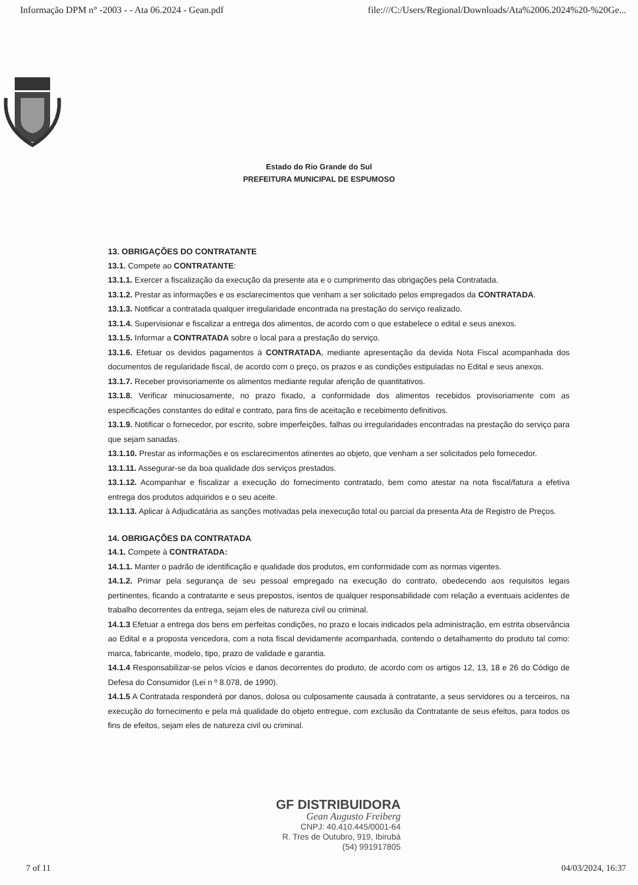Informação DPM n° -2003 - - Ata 06.2024 - Gean.pdf file:///C:/Users/Regional/Downloads/Ata%2006.2024%20-%20Ge...
Estado do Rio Grande do Sul
PREFEITURA MUNICIPAL DE ESPUMOSO
13. OBRIGAÇÕES DO CONTRATANTE
13.1. Compete ao CONTRATANTE:
13.1.1. Exercer a fiscalização da execução da presente ata e o cumprimento das obrigações pela Contratada.
13.1.2. Prestar as informações e os esclarecimentos que venham a ser solicitado pelos empregados da CONTRATADA.
13.1.3. Notificar a contratada qualquer irregularidade encontrada na prestação do serviço realizado.
13.1.4. Supervisionar e fiscalizar a entrega dos alimentos, de acordo com o que estabelece o edital e seus anexos.
13.1.5. Informar a CONTRATADA sobre o local para a prestação do serviço.
13.1.6. Efetuar os devidos pagamentos à CONTRATADA, mediante apresentação da devida Nota Fiscal acompanhada dos documentos de regularidade fiscal, de acordo com o preço, os prazos e as condições estipuladas no Edital e seus anexos.
13.1.7. Receber provisoriamente os alimentos mediante regular aferição de quantitativos.
13.1.8. Verificar minuciosamente, no prazo fixado, a conformidade dos alimentos recebidos provisoriamente com as especificações constantes do edital e contrato, para fins de aceitação e recebimento definitivos.
13.1.9. Notificar o fornecedor, por escrito, sobre imperfeições, falhas ou irregularidades encontradas na prestação do serviço para que sejam sanadas.
13.1.10. Prestar as informações e os esclarecimentos atinentes ao objeto, que venham a ser solicitados pelo fornecedor.
13.1.11. Assegurar-se da boa qualidade dos serviços prestados.
13.1.12. Acompanhar e fiscalizar a execução do fornecimento contratado, bem como atestar na nota fiscal/fatura a efetiva entrega dos produtos adquiridos e o seu aceite.
13.1.13. Aplicar à Adjudicatária as sanções motivadas pela inexecução total ou parcial da presenta Ata de Registro de Preços.
14. OBRIGAÇÕES DA CONTRATADA
14.1. Compete à CONTRATADA:
14.1.1. Manter o padrão de identificação e qualidade dos produtos, em conformidade com as normas vigentes.
14.1.2. Primar pela segurança de seu pessoal empregado na execução do contrato, obedecendo aos requisitos legais pertinentes, ficando a contratante e seus prepostos, isentos de qualquer responsabilidade com relação a eventuais acidentes de trabalho decorrentes da entrega, sejam eles de natureza civil ou criminal.
14.1.3 Efetuar a entrega dos bens em perfeitas condições, no prazo e locais indicados pela administração, em estrita observância ao Edital e a proposta vencedora, com a nota fiscal devidamente acompanhada, contendo o detalhamento do produto tal como: marca, fabricante, modelo, tipo, prazo de validade e garantia.
14.1.4 Responsabilizar-se pelos vícios e danos decorrentes do produto, de acordo com os artigos 12, 13, 18 e 26 do Código de Defesa do Consumidor (Lei n º 8.078, de 1990).
14.1.5 A Contratada responderá por danos, dolosa ou culposamente causada à contratante, a seus servidores ou a terceiros, na execução do fornecimento e pela má qualidade do objeto entregue, com exclusão da Contratante de seus efeitos, para todos os fins de efeitos, sejam eles de natureza civil ou criminal.
GF DISTRIBUIDORA
Gean Augusto Freiberg
CNPJ: 40.410.445/0001-64
R. Tres de Outubro, 919, Ibirubá
(54) 991917805
7 of 11 04/03/2024, 16:37